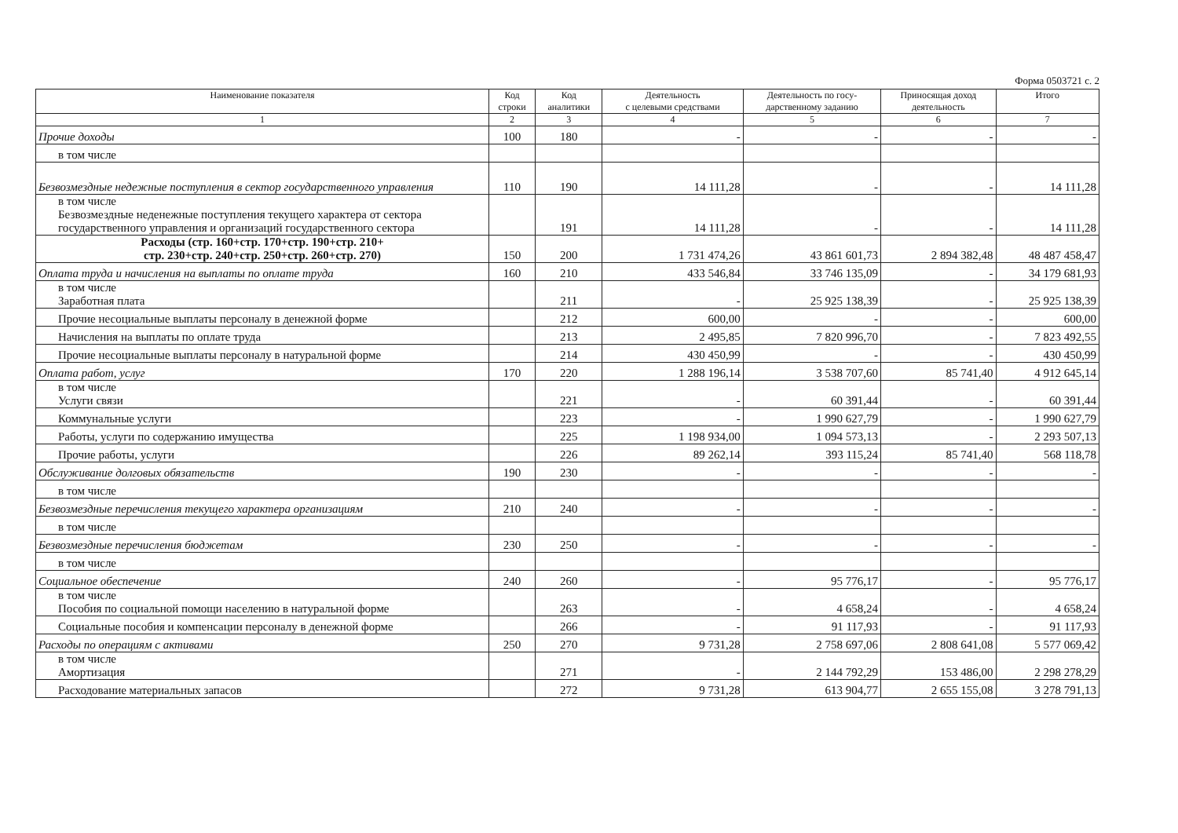Форма 0503721 с. 2
| Наименование показателя | Код строки | Код аналитики | Деятельность с целевыми средствами | Деятельность по госу- дарственному заданию | Приносящая доход деятельность | Итого |
| --- | --- | --- | --- | --- | --- | --- |
| 1 | 2 | 3 | 4 | 5 | 6 | 7 |
| Прочие доходы | 100 | 180 | - | - | - | - |
| в том числе | | | | | | |
| Безвозмездные недежные поступления в сектор государственного управления | 110 | 190 | 14 111,28 | - | - | 14 111,28 |
| в том числе Безвозмездные неденежные поступления текущего характера от сектора государственного управления и организаций государственного сектора | | 191 | 14 111,28 | - | - | 14 111,28 |
| Расходы (стр. 160+стр. 170+стр. 190+стр. 210+ стр. 230+стр. 240+стр. 250+стр. 260+стр. 270) | 150 | 200 | 1 731 474,26 | 43 861 601,73 | 2 894 382,48 | 48 487 458,47 |
| Оплата труда и начисления на выплаты по оплате труда | 160 | 210 | 433 546,84 | 33 746 135,09 | - | 34 179 681,93 |
| в том числе Заработная плата | | 211 | - | 25 925 138,39 | - | 25 925 138,39 |
| Прочие несоциальные выплаты персоналу в денежной форме | | 212 | 600,00 | - | - | 600,00 |
| Начисления на выплаты по оплате труда | | 213 | 2 495,85 | 7 820 996,70 | - | 7 823 492,55 |
| Прочие несоциальные выплаты персоналу в натуральной форме | | 214 | 430 450,99 | - | - | 430 450,99 |
| Оплата работ, услуг | 170 | 220 | 1 288 196,14 | 3 538 707,60 | 85 741,40 | 4 912 645,14 |
| в том числе Услуги связи | | 221 | - | 60 391,44 | - | 60 391,44 |
| Коммунальные услуги | | 223 | - | 1 990 627,79 | - | 1 990 627,79 |
| Работы, услуги по содержанию имущества | | 225 | 1 198 934,00 | 1 094 573,13 | - | 2 293 507,13 |
| Прочие работы, услуги | | 226 | 89 262,14 | 393 115,24 | 85 741,40 | 568 118,78 |
| Обслуживание долговых обязательств | 190 | 230 | - | - | - | - |
| в том числе | | | | | | |
| Безвозмездные перечисления текущего характера организациям | 210 | 240 | - | - | - | - |
| в том числе | | | | | | |
| Безвозмездные перечисления бюджетам | 230 | 250 | - | - | - | - |
| в том числе | | | | | | |
| Социальное обеспечение | 240 | 260 | - | 95 776,17 | - | 95 776,17 |
| в том числе Пособия по социальной помощи населению в натуральной форме | | 263 | - | 4 658,24 | - | 4 658,24 |
| Социальные пособия и компенсации персоналу в денежной форме | | 266 | - | 91 117,93 | - | 91 117,93 |
| Расходы по операциям с активами | 250 | 270 | 9 731,28 | 2 758 697,06 | 2 808 641,08 | 5 577 069,42 |
| в том числе Амортизация | | 271 | - | 2 144 792,29 | 153 486,00 | 2 298 278,29 |
| Расходование материальных запасов | | 272 | 9 731,28 | 613 904,77 | 2 655 155,08 | 3 278 791,13 |